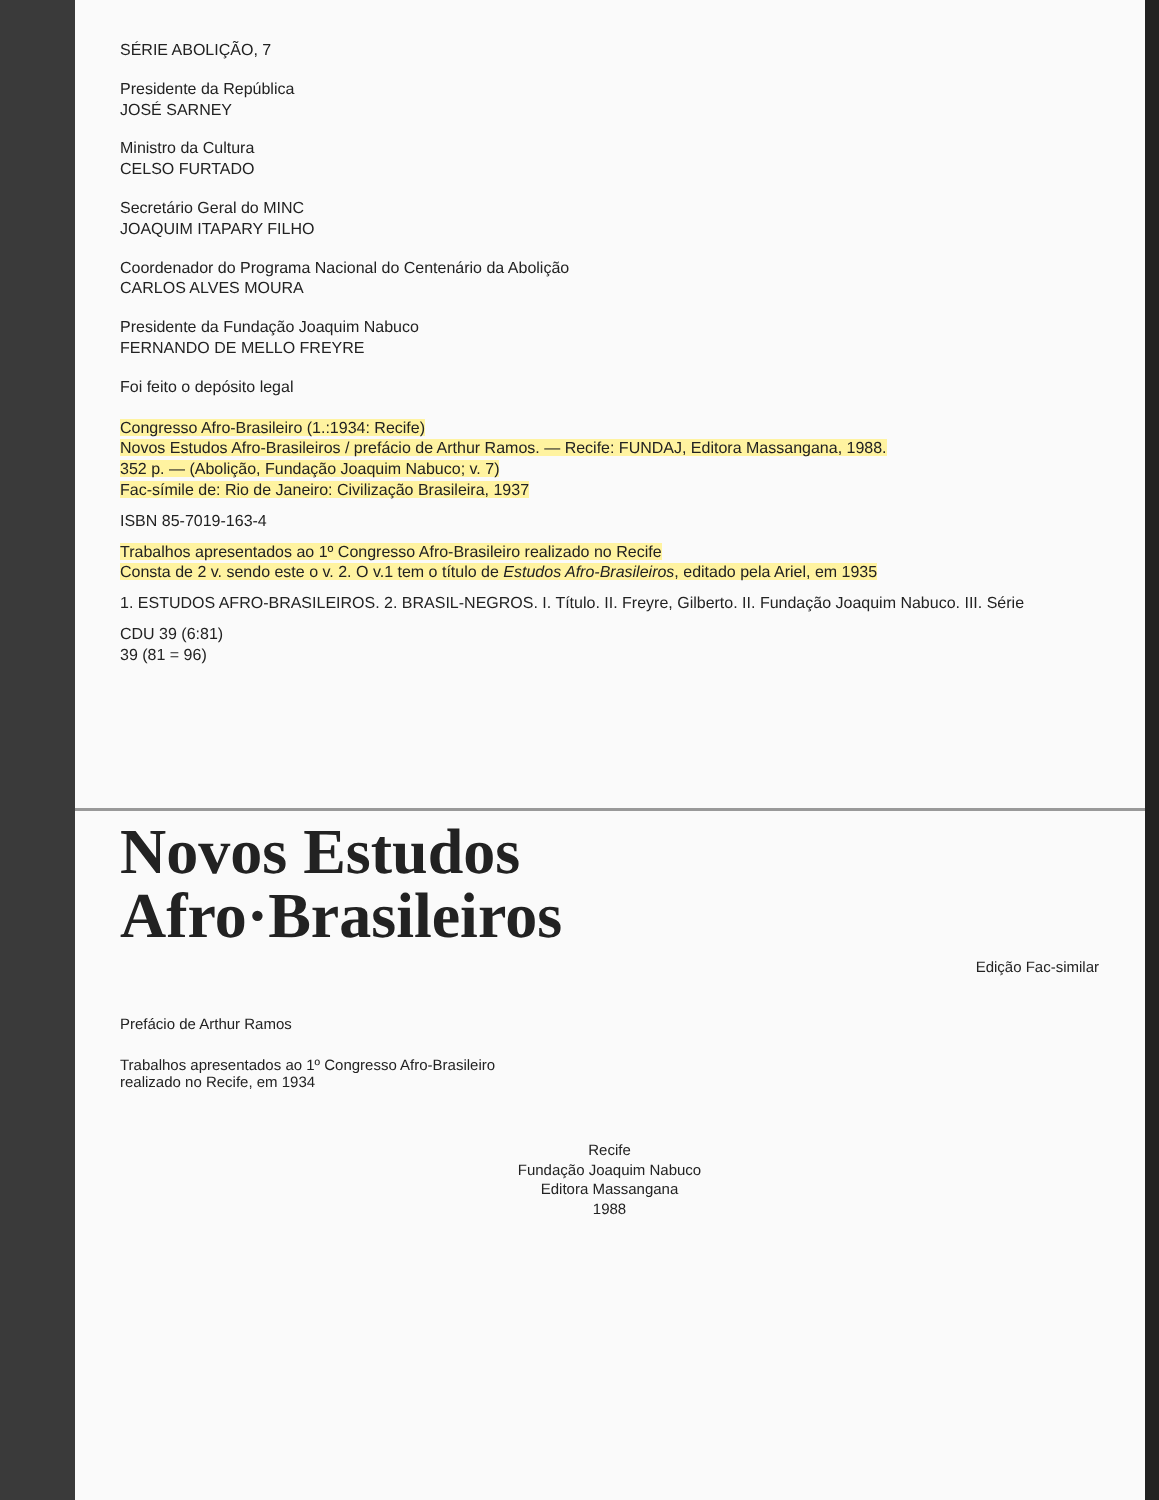SÉRIE ABOLIÇÃO, 7
Presidente da República
JOSÉ SARNEY
Ministro da Cultura
CELSO FURTADO
Secretário Geral do MINC
JOAQUIM ITAPARY FILHO
Coordenador do Programa Nacional do Centenário da Abolição
CARLOS ALVES MOURA
Presidente da Fundação Joaquim Nabuco
FERNANDO DE MELLO FREYRE
Foi feito o depósito legal
Congresso Afro-Brasileiro (1.:1934: Recife)
Novos Estudos Afro-Brasileiros / prefácio de Arthur Ramos. — Recife: FUNDAJ, Editora Massangana, 1988.
352 p. — (Abolição, Fundação Joaquim Nabuco; v. 7)
Fac-símile de: Rio de Janeiro: Civilização Brasileira, 1937
ISBN 85-7019-163-4
Trabalhos apresentados ao 1º Congresso Afro-Brasileiro realizado no Recife
Consta de 2 v. sendo este o v. 2. O v.1 tem o título de Estudos Afro-Brasileiros, editado pela Ariel, em 1935
1. ESTUDOS AFRO-BRASILEIROS. 2. BRASIL-NEGROS. I. Título. II. Freyre, Gilberto. II. Fundação Joaquim Nabuco. III. Série
CDU 39 (6:81)
39 (81 = 96)
Novos Estudos
Afro·Brasileiros
Edição Fac-similar
Prefácio de Arthur Ramos
Trabalhos apresentados ao 1º Congresso Afro-Brasileiro
realizado no Recife, em 1934
Recife
Fundação Joaquim Nabuco
Editora Massangana
1988